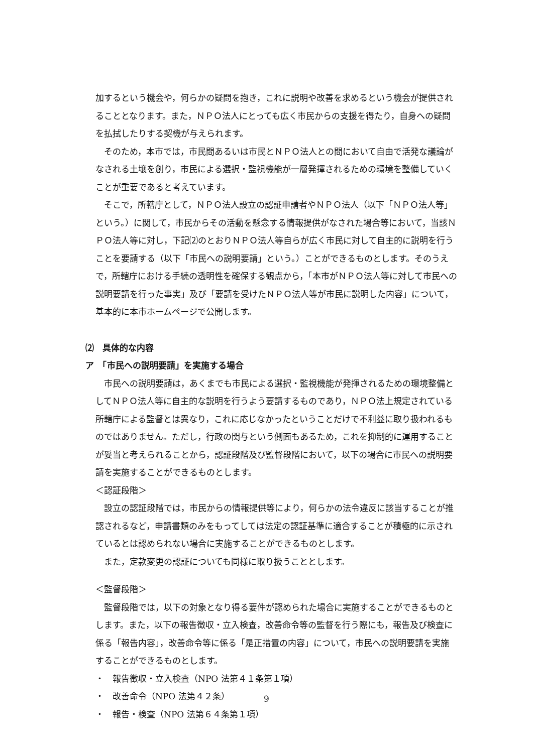加するという機会や，何らかの疑問を抱き，これに説明や改善を求めるという機会が提供されることとなります。また，ＮＰＯ法人にとっても広く市民からの支援を得たり，自身への疑問を払拭したりする契機が与えられます。
そのため，本市では，市民間あるいは市民とＮＰＯ法人との間において自由で活発な議論がなされる土壌を創り，市民による選択・監視機能が一層発揮されるための環境を整備していくことが重要であると考えています。
そこで，所轄庁として，ＮＰＯ法人設立の認証申請者やＮＰＯ法人（以下「ＮＰＯ法人等」という。）に関して，市民からその活動を懸念する情報提供がなされた場合等において，当該ＮＰＯ法人等に対し，下記⑵のとおりＮＰＯ法人等自らが広く市民に対して自主的に説明を行うことを要請する（以下「市民への説明要請」という。）ことができるものとします。そのうえで，所轄庁における手続の透明性を確保する観点から，「本市がＮＰＯ法人等に対して市民への説明要請を行った事実」及び「要請を受けたＮＰＯ法人等が市民に説明した内容」について，基本的に本市ホームページで公開します。
⑵　具体的な内容
ア　「市民への説明要請」を実施する場合
市民への説明要請は，あくまでも市民による選択・監視機能が発揮されるための環境整備としてＮＰＯ法人等に自主的な説明を行うよう要請するものであり，ＮＰＯ法上規定されている所轄庁による監督とは異なり，これに応じなかったということだけで不利益に取り扱われるものではありません。ただし，行政の関与という側面もあるため，これを抑制的に運用することが妥当と考えられることから，認証段階及び監督段階において，以下の場合に市民への説明要請を実施することができるものとします。
＜認証段階＞
設立の認証段階では，市民からの情報提供等により，何らかの法令違反に該当することが推認されるなど，申請書類のみをもってしては法定の認証基準に適合することが積極的に示されているとは認められない場合に実施することができるものとします。
また，定款変更の認証についても同様に取り扱うこととします。
＜監督段階＞
監督段階では，以下の対象となり得る要件が認められた場合に実施することができるものとします。また，以下の報告徴収・立入検査，改善命令等の監督を行う際にも，報告及び検査に係る「報告内容」，改善命令等に係る「是正措置の内容」について，市民への説明要請を実施することができるものとします。
・　報告徴収・立入検査（NPO 法第４１条第１項）
・　改善命令（NPO 法第４２条）
・　報告・検査（NPO 法第６４条第１項）
9